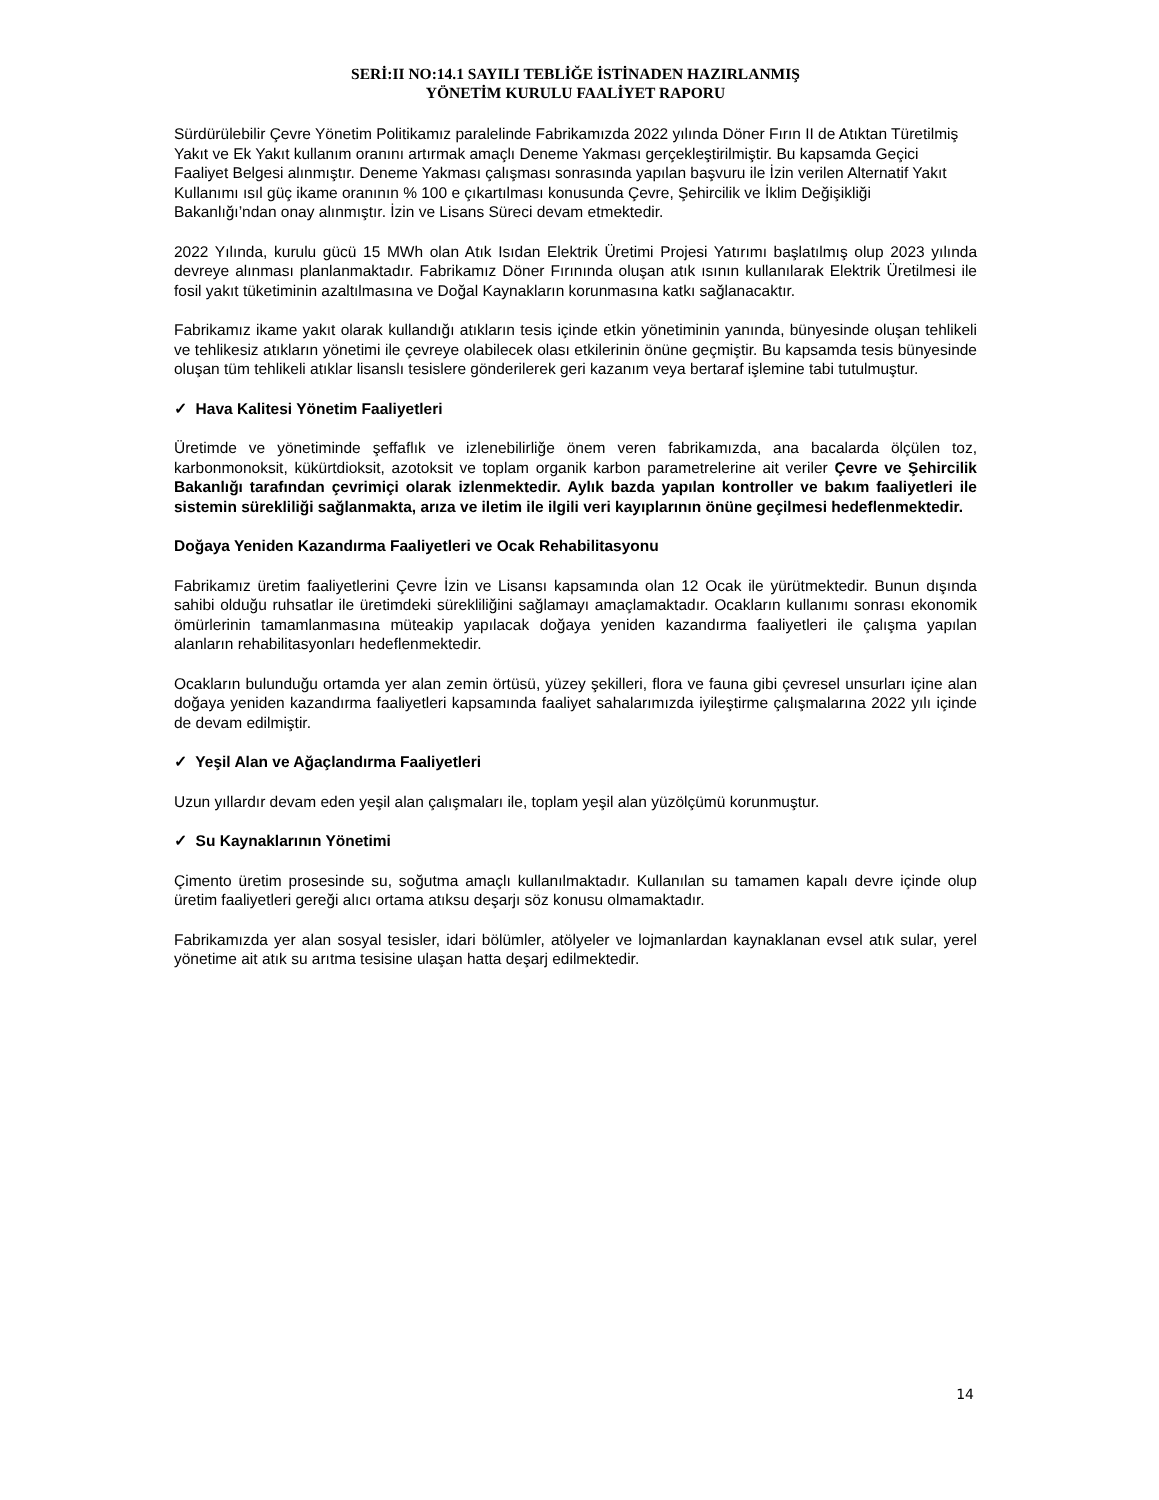SERİ:II NO:14.1 SAYILI TEBLİĞE İSTİNADEN HAZIRLANMIŞ
YÖNETİM KURULU FAALİYET RAPORU
Sürdürülebilir Çevre Yönetim Politikamız paralelinde Fabrikamızda 2022 yılında Döner Fırın II de Atıktan Türetilmiş Yakıt ve Ek Yakıt kullanım oranını artırmak amaçlı Deneme Yakması gerçekleştirilmiştir. Bu kapsamda Geçici Faaliyet Belgesi alınmıştır. Deneme Yakması çalışması sonrasında yapılan başvuru ile İzin verilen Alternatif Yakıt Kullanımı ısıl güç ikame oranının % 100 e çıkartılması konusunda Çevre, Şehircilik ve İklim Değişikliği Bakanlığı’ndan onay alınmıştır. İzin ve Lisans Süreci devam etmektedir.
2022 Yılında, kurulu gücü 15 MWh olan Atık Isıdan Elektrik Üretimi Projesi Yatırımı başlatılmış olup 2023 yılında devreye alınması planlanmaktadır. Fabrikamız Döner Fırınında oluşan atık ısının kullanılarak Elektrik Üretilmesi ile fosil yakıt tüketiminin azaltılmasına ve Doğal Kaynakların korunmasına katkı sağlanacaktır.
Fabrikamız ikame yakıt olarak kullandığı atıkların tesis içinde etkin yönetiminin yanında, bünyesinde oluşan tehlikeli ve tehlikesiz atıkların yönetimi ile çevreye olabilecek olası etkilerinin önüne geçmiştir. Bu kapsamda tesis bünyesinde oluşan tüm tehlikeli atıklar lisanslı tesislere gönderilerek geri kazanım veya bertaraf işlemine tabi tutulmuştur.
✓ Hava Kalitesi Yönetim Faaliyetleri
Üretimde ve yönetiminde şeffaflık ve izlenebilirliğe önem veren fabrikamızda, ana bacalarda ölçülen toz, karbonmonoksit, kükürtdioksit, azotoksit ve toplam organik karbon parametrelerine ait veriler Çevre ve Şehircilik Bakanlığı tarafından çevrimiçi olarak izlenmektedir. Aylık bazda yapılan kontroller ve bakım faaliyetleri ile sistemin sürekliliği sağlanmakta, arıza ve iletim ile ilgili veri kayıplarının önüne geçilmesi hedeflenmektedir.
Doğaya Yeniden Kazandırma Faaliyetleri ve Ocak Rehabilitasyonu
Fabrikamız üretim faaliyetlerini Çevre İzin ve Lisansı kapsamında olan 12 Ocak ile yürütmektedir. Bunun dışında sahibi olduğu ruhsatlar ile üretimdeki sürekliliğini sağlamayı amaçlamaktadır. Ocakların kullanımı sonrası ekonomik ömürlerinin tamamlanmasına müteakip yapılacak doğaya yeniden kazandırma faaliyetleri ile çalışma yapılan alanların rehabilitasyonları hedeflenmektedir.
Ocakların bulunduğu ortamda yer alan zemin örtüsü, yüzey şekilleri, flora ve fauna gibi çevresel unsurları içine alan doğaya yeniden kazandırma faaliyetleri kapsamında faaliyet sahalarımızda iyileştirme çalışmalarına 2022 yılı içinde de devam edilmiştir.
✓ Yeşil Alan ve Ağaçlandırma Faaliyetleri
Uzun yıllardır devam eden yeşil alan çalışmaları ile, toplam yeşil alan yüzölçümü korunmuştur.
✓ Su Kaynaklarının Yönetimi
Çimento üretim prosesinde su, soğutma amaçlı kullanılmaktadır. Kullanılan su tamamen kapalı devre içinde olup üretim faaliyetleri gereği alıcı ortama atıksu deşarjı söz konusu olmamaktadır.
Fabrikamızda yer alan sosyal tesisler, idari bölümler, atölyeler ve lojmanlardan kaynaklanan evsel atık sular, yerel yönetime ait atık su arıtma tesisine ulaşan hatta deşarj edilmektedir.
14